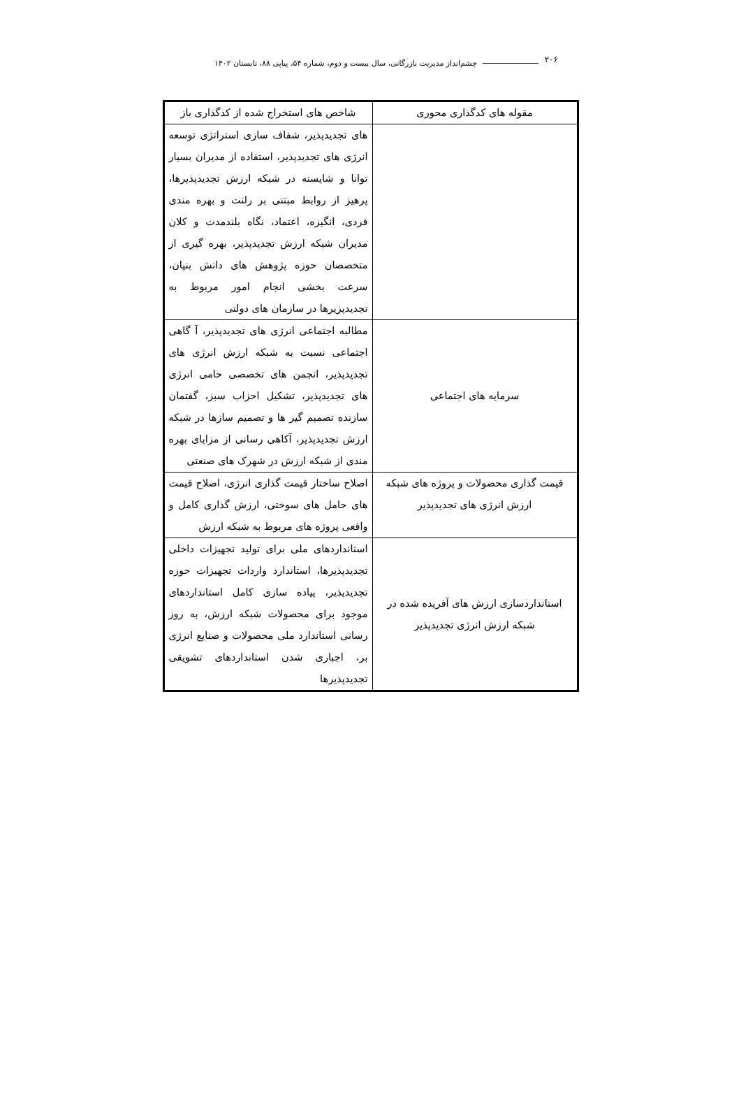۲۰۶
چشم‌انداز مدیریت بازرگانی، سال بیست و دوم، شماره ۵۴، پیاپی ۸۸، تابستان ۱۴۰۲
| مقوله های کدگذاری محوری | شاخص های استخراج شده از کدگذاری باز |
| --- | --- |
| | های تجدیدپذیر، شفاف سازی استراتژی توسعه انرژی های تجدیدپذیر، استفاده از مدیران بسیار توانا و شایسته در شبکه ارزش تجدیدپذیرها، پرهیز از روابط مبتنی بر رلنت و بهره مندی فردی، انگیزه، اعتماد، نگاه بلندمدت و کلان مدیران شبکه ارزش تجدیدپذیر، بهره گیری از متخصصان حوزه پژوهش های دانش بنیان، سرعت بخشی انجام امور مربوط به تجدیدپزیرها در سازمان های دولتی |
| سرمایه های اجتماعی | مطالبه اجتماعی انرژی های تجدیدپذیر، آ گاهی اجتماعی نسبت به شبکه ارزش انرژی های تجدیدپذیر، انجمن های تخصصی حامی انرژی های تجدیدپذیر، تشکیل احزاب سبز، گفتمان سازنده تصمیم گیر ها و تصمیم سازها در شبکه ارزش تجدیدپذیر، آکاهی رسانی از مزایای بهره مندی از شبکه ارزش در شهرک های صنعتی |
| قیمت گذاری محصولات و پروژه های شبکه ارزش انرژی های تجدیدپذیر | اصلاح ساختار قیمت گذاری انرژی، اصلاح قیمت های حامل های سوختی، ارزش گذاری کامل و واقعی پروژه های مربوط به شبکه ارزش |
| استانداردسازی ارزش های آفریده شده در شبکه ارزش انرژی تجدیدپذیر | استانداردهای ملی برای تولید تجهیزات داخلی تجدیدپذیرها، استاندارد واردات تجهیزات حوزه تجدیدپذیر، پیاده سازی کامل استانداردهای موجود برای محصولات شبکه ارزش، به روز رسانی استاندارد ملی محصولات و صنایع انرژی بر، اجباری شدن استانداردهای تشویقی تجدیدپذیرها |